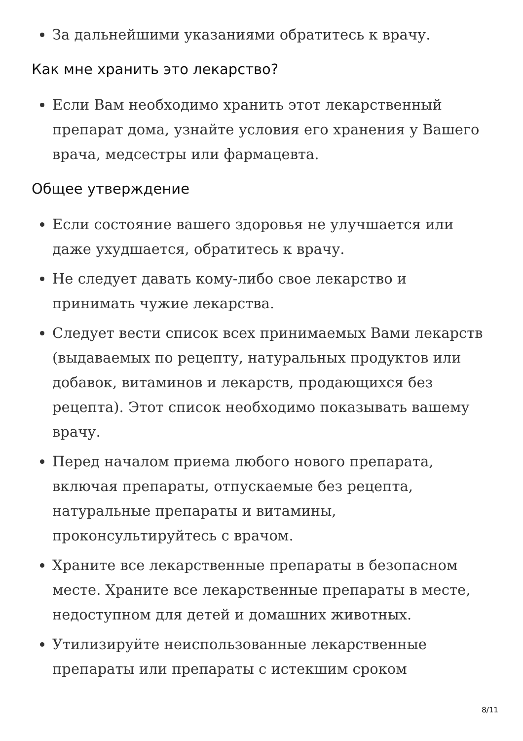За дальнейшими указаниями обратитесь к врачу.
Как мне хранить это лекарство?
Если Вам необходимо хранить этот лекарственный препарат дома, узнайте условия его хранения у Вашего врача, медсестры или фармацевта.
Общее утверждение
Если состояние вашего здоровья не улучшается или даже ухудшается, обратитесь к врачу.
Не следует давать кому-либо свое лекарство и принимать чужие лекарства.
Следует вести список всех принимаемых Вами лекарств (выдаваемых по рецепту, натуральных продуктов или добавок, витаминов и лекарств, продающихся без рецепта). Этот список необходимо показывать вашему врачу.
Перед началом приема любого нового препарата, включая препараты, отпускаемые без рецепта, натуральные препараты и витамины, проконсультируйтесь с врачом.
Храните все лекарственные препараты в безопасном месте. Храните все лекарственные препараты в месте, недоступном для детей и домашних животных.
Утилизируйте неиспользованные лекарственные препараты или препараты с истекшим сроком
8/11